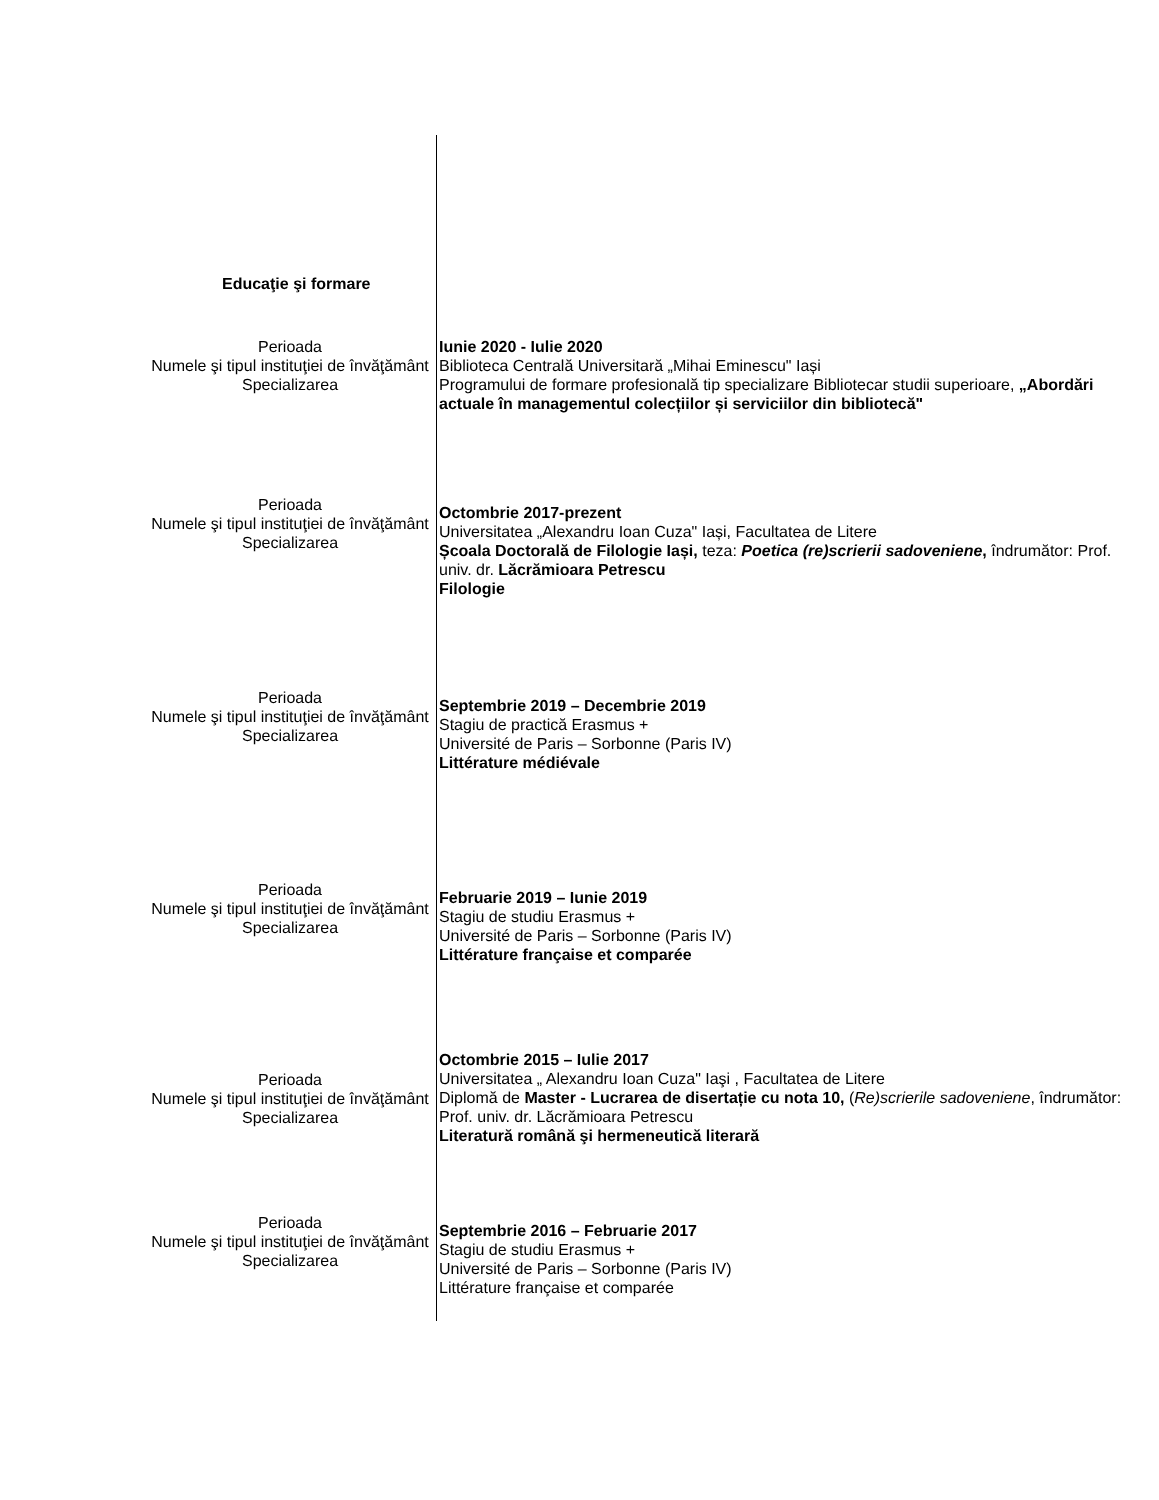Educaţie şi formare
Perioada
Numele şi tipul instituţiei de învăţământ
Specializarea
Iunie 2020 - Iulie 2020
Biblioteca Centrală Universitară „Mihai Eminescu" Iași
Programului de formare profesională tip specializare Bibliotecar studii superioare, „Abordări actuale în managementul colecțiilor și serviciilor din bibliotecă"
Perioada
Numele şi tipul instituţiei de învăţământ
Specializarea
Octombrie 2017-prezent
Universitatea „Alexandru Ioan Cuza" Iași, Facultatea de Litere
Școala Doctorală de Filologie Iași, teza: Poetica (re)scrierii sadoveniene, îndrumător: Prof. univ. dr. Lăcrămioara Petrescu
Filologie
Perioada
Numele şi tipul instituţiei de învăţământ
Specializarea
Septembrie 2019 – Decembrie 2019
Stagiu de practică Erasmus +
Université de Paris – Sorbonne (Paris IV)
Littérature médiévale
Perioada
Numele şi tipul instituţiei de învăţământ
Specializarea
Februarie 2019 – Iunie 2019
Stagiu de studiu Erasmus +
Université de Paris – Sorbonne (Paris IV)
Littérature française et comparée
Perioada
Numele şi tipul instituţiei de învăţământ
Specializarea
Octombrie 2015 – Iulie 2017
Universitatea „ Alexandru Ioan Cuza" Iaşi , Facultatea de Litere
Diplomă de Master - Lucrarea de disertație cu nota 10, (Re)scrierile sadoveniene, îndrumător: Prof. univ. dr. Lăcrămioara Petrescu
Literatură română şi hermeneutică literară
Perioada
Numele şi tipul instituţiei de învăţământ
Specializarea
Septembrie 2016 – Februarie 2017
Stagiu de studiu Erasmus +
Université de Paris – Sorbonne (Paris IV)
Littérature française et comparée